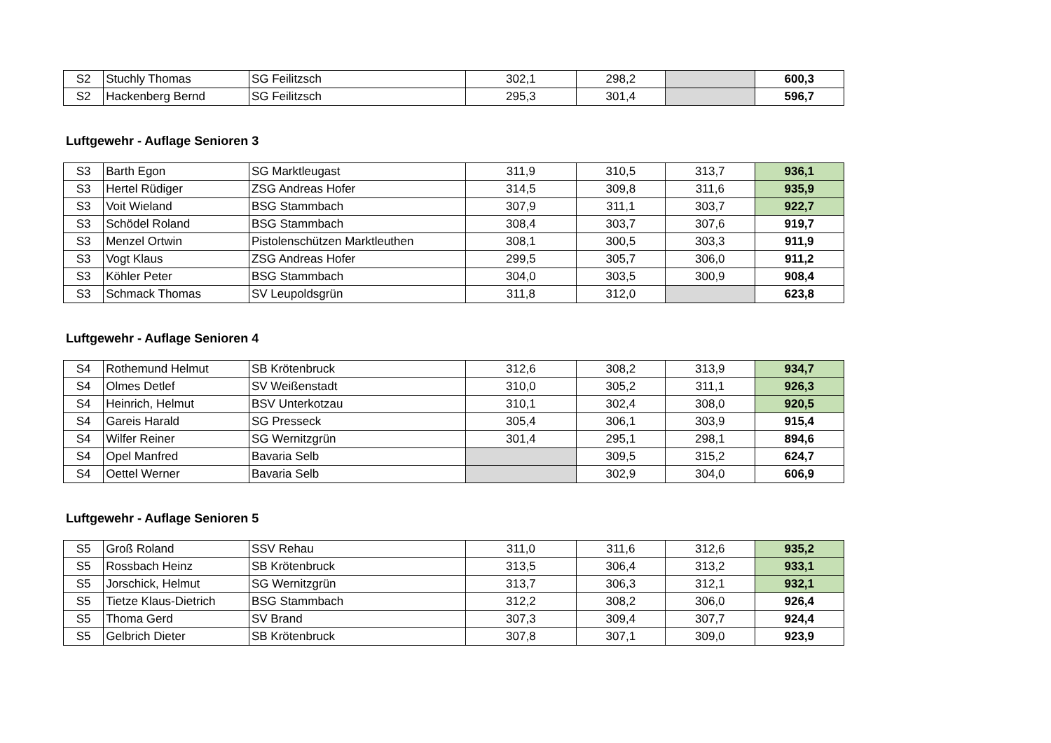| S2 | Stuchly Thomas | SG Feilitzsch | 302,1 | 298,2 | | 600,3 |
| S2 | Hackenberg Bernd | SG Feilitzsch | 295,3 | 301,4 | | 596,7 |
Luftgewehr - Auflage Senioren 3
| S3 | Barth Egon | SG Marktleugast | 311,9 | 310,5 | 313,7 | 936,1 |
| S3 | Hertel Rüdiger | ZSG Andreas Hofer | 314,5 | 309,8 | 311,6 | 935,9 |
| S3 | Voit Wieland | BSG Stammbach | 307,9 | 311,1 | 303,7 | 922,7 |
| S3 | Schödel Roland | BSG Stammbach | 308,4 | 303,7 | 307,6 | 919,7 |
| S3 | Menzel Ortwin | Pistolenschützen Marktleuthen | 308,1 | 300,5 | 303,3 | 911,9 |
| S3 | Vogt Klaus | ZSG Andreas Hofer | 299,5 | 305,7 | 306,0 | 911,2 |
| S3 | Köhler Peter | BSG Stammbach | 304,0 | 303,5 | 300,9 | 908,4 |
| S3 | Schmack Thomas | SV Leupoldsgrün | 311,8 | 312,0 | | 623,8 |
Luftgewehr - Auflage Senioren 4
| S4 | Rothemund Helmut | SB Krötenbruck | 312,6 | 308,2 | 313,9 | 934,7 |
| S4 | Olmes Detlef | SV Weißenstadt | 310,0 | 305,2 | 311,1 | 926,3 |
| S4 | Heinrich, Helmut | BSV Unterkotzau | 310,1 | 302,4 | 308,0 | 920,5 |
| S4 | Gareis Harald | SG Presseck | 305,4 | 306,1 | 303,9 | 915,4 |
| S4 | Wilfer Reiner | SG Wernitzgrün | 301,4 | 295,1 | 298,1 | 894,6 |
| S4 | Opel Manfred | Bavaria Selb | | 309,5 | 315,2 | 624,7 |
| S4 | Oettel Werner | Bavaria Selb | | 302,9 | 304,0 | 606,9 |
Luftgewehr - Auflage Senioren 5
| S5 | Groß Roland | SSV Rehau | 311,0 | 311,6 | 312,6 | 935,2 |
| S5 | Rossbach Heinz | SB Krötenbruck | 313,5 | 306,4 | 313,2 | 933,1 |
| S5 | Jorschick, Helmut | SG Wernitzgrün | 313,7 | 306,3 | 312,1 | 932,1 |
| S5 | Tietze Klaus-Dietrich | BSG Stammbach | 312,2 | 308,2 | 306,0 | 926,4 |
| S5 | Thoma Gerd | SV Brand | 307,3 | 309,4 | 307,7 | 924,4 |
| S5 | Gelbrich Dieter | SB Krötenbruck | 307,8 | 307,1 | 309,0 | 923,9 |